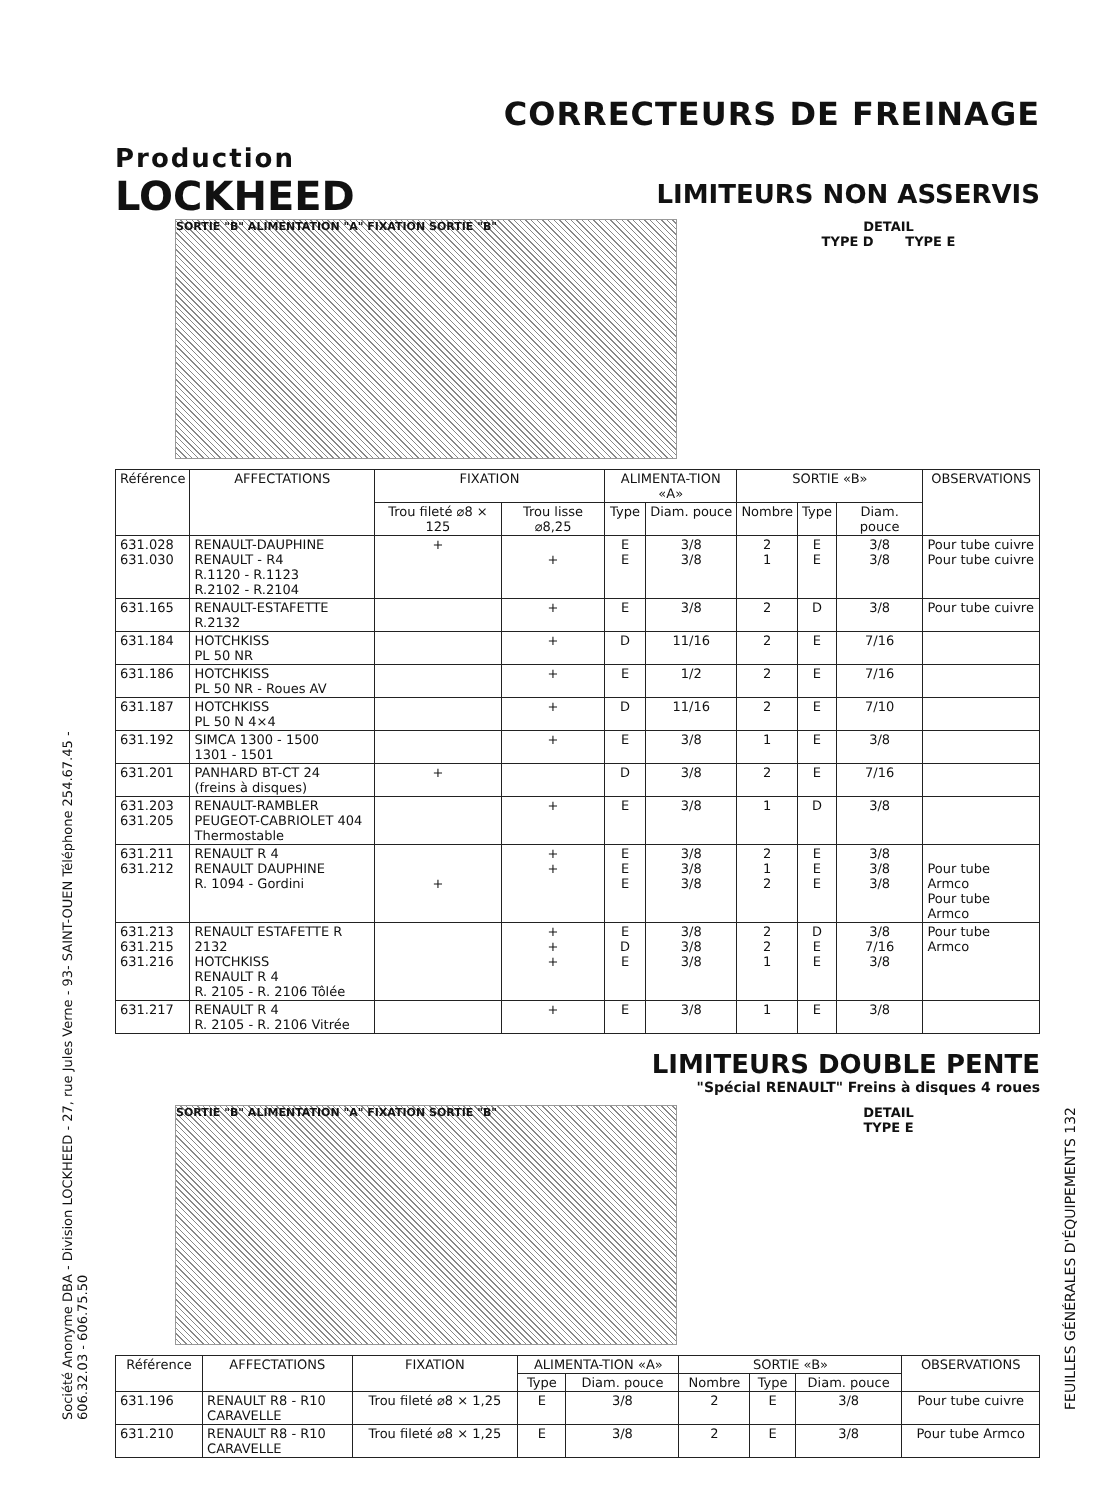Société Anonyme DBA - Division LOCKHEED - 27, rue Jules Verne - 93- SAINT-OUEN Téléphone 254.67.45 - 606.32.03 - 606.75.50
FEUILLES GÉNÉRALES D'ÉQUIPEMENTS 132
CORRECTEURS DE FREINAGE
Production
LOCKHEED
LIMITEURS NON ASSERVIS
SORTIE "B" ALIMENTATION "A" FIXATION SORTIE "B"
DETAIL
TYPE D TYPE E
| Référence | AFFECTATIONS | FIXATION | | ALIMENTA-TION «A» | | SORTIE «B» | | | OBSERVATIONS |
| --- | --- | --- | --- | --- | --- | --- | --- | --- | --- |
| | | Trou fileté ⌀8 × 125 | Trou lisse ⌀8,25 | Type | Diam. pouce | Nombre | Type | Diam. pouce | |
| 631.028 631.030 | RENAULT-DAUPHINE RENAULT - R4 R.1120 - R.1123 R.2102 - R.2104 | + | + | E E | 3/8 3/8 | 2 1 | E E | 3/8 3/8 | Pour tube cuivre Pour tube cuivre |
| 631.165 | RENAULT-ESTAFETTE R.2132 | | + | E | 3/8 | 2 | D | 3/8 | Pour tube cuivre |
| 631.184 | HOTCHKISS PL 50 NR | | + | D | 11/16 | 2 | E | 7/16 | |
| 631.186 | HOTCHKISS PL 50 NR - Roues AV | | + | E | 1/2 | 2 | E | 7/16 | |
| 631.187 | HOTCHKISS PL 50 N 4×4 | | + | D | 11/16 | 2 | E | 7/10 | |
| 631.192 | SIMCA 1300 - 1500 1301 - 1501 | | + | E | 3/8 | 1 | E | 3/8 | |
| 631.201 | PANHARD BT-CT 24 (freins à disques) | + | | D | 3/8 | 2 | E | 7/16 | |
| 631.203 631.205 | RENAULT-RAMBLER PEUGEOT-CABRIOLET 404 Thermostable | | + | E | 3/8 | 1 | D | 3/8 | |
| 631.211 631.212 | RENAULT R 4 RENAULT DAUPHINE R. 1094 - Gordini | + | + + | E E E | 3/8 3/8 3/8 | 2 1 2 | E E E | 3/8 3/8 3/8 | Pour tube Armco Pour tube Armco |
| 631.213 631.215 631.216 | RENAULT ESTAFETTE R 2132 HOTCHKISS RENAULT R 4 R. 2105 - R. 2106 Tôlée | | + + + | E D E | 3/8 3/8 3/8 | 2 2 1 | D E E | 3/8 7/16 3/8 | Pour tube Armco |
| 631.217 | RENAULT R 4 R. 2105 - R. 2106 Vitrée | | + | E | 3/8 | 1 | E | 3/8 | |
LIMITEURS DOUBLE PENTE
"Spécial RENAULT" Freins à disques 4 roues
SORTIE "B" ALIMENTATION "A" FIXATION SORTIE "B"
DETAIL
TYPE E
| Référence | AFFECTATIONS | FIXATION | ALIMENTA-TION «A» | | SORTIE «B» | | | OBSERVATIONS |
| --- | --- | --- | --- | --- | --- | --- | --- | --- |
| | | | Type | Diam. pouce | Nombre | Type | Diam. pouce | |
| 631.196 | RENAULT R8 - R10 CARAVELLE | Trou fileté ⌀8 × 1,25 | E | 3/8 | 2 | E | 3/8 | Pour tube cuivre |
| 631.210 | RENAULT R8 - R10 CARAVELLE | Trou fileté ⌀8 × 1,25 | E | 3/8 | 2 | E | 3/8 | Pour tube Armco |